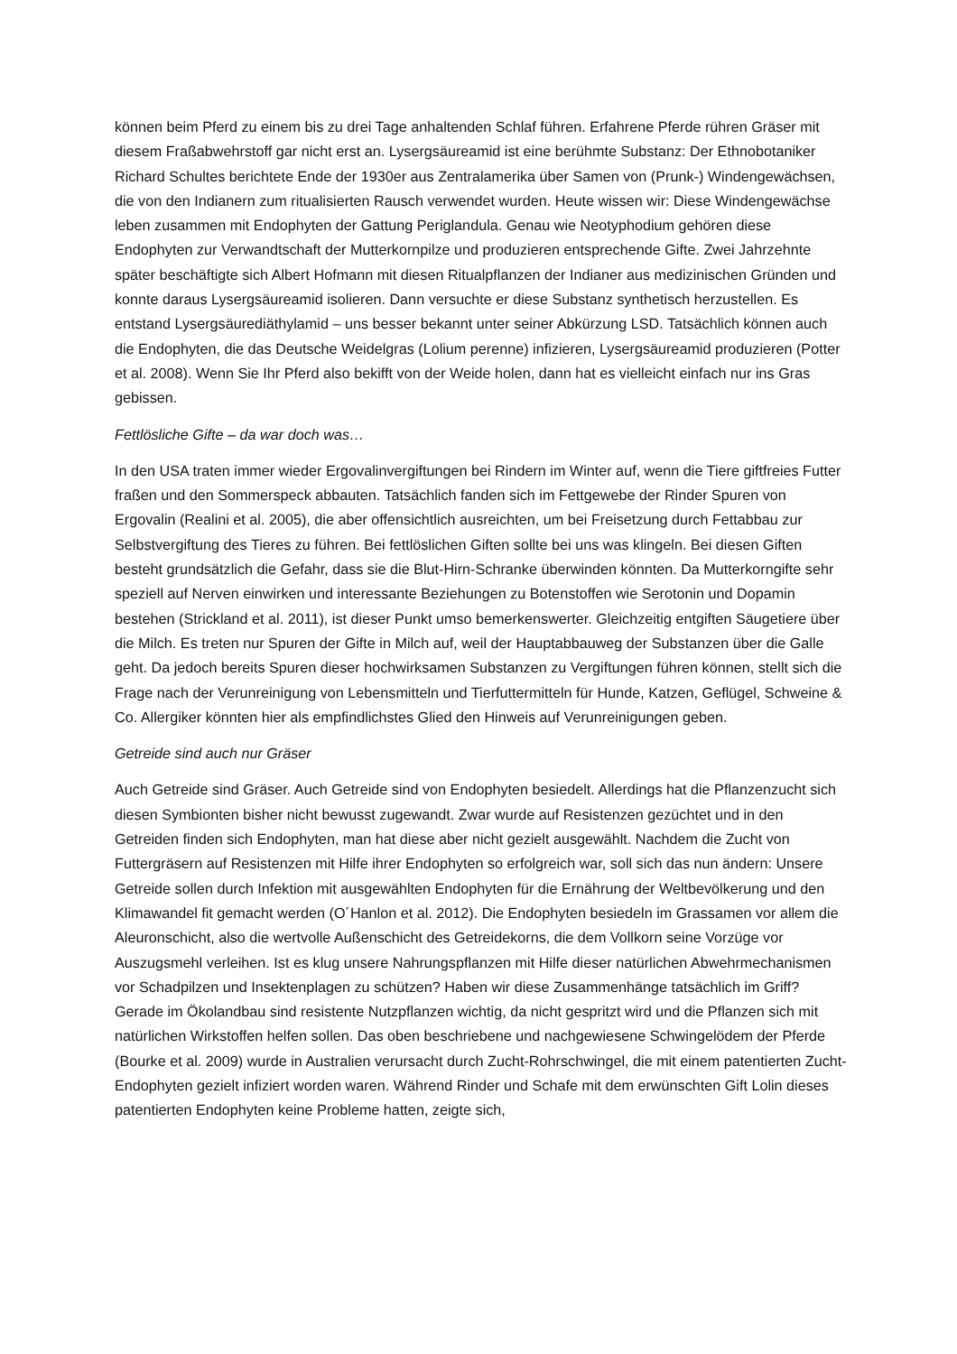können beim Pferd zu einem bis zu drei Tage anhaltenden Schlaf führen. Erfahrene Pferde rühren Gräser mit diesem Fraßabwehrstoff gar nicht erst an. Lysergsäureamid ist eine berühmte Substanz: Der Ethnobotaniker Richard Schultes berichtete Ende der 1930er aus Zentralamerika über Samen von (Prunk-) Windengewächsen, die von den Indianern zum ritualisierten Rausch verwendet wurden. Heute wissen wir: Diese Windengewächse leben zusammen mit Endophyten der Gattung Periglandula. Genau wie Neotyphodium gehören diese Endophyten zur Verwandtschaft der Mutterkornpilze und produzieren entsprechende Gifte. Zwei Jahrzehnte später beschäftigte sich Albert Hofmann mit diesen Ritualpflanzen der Indianer aus medizinischen Gründen und konnte daraus Lysergsäureamid isolieren. Dann versuchte er diese Substanz synthetisch herzustellen. Es entstand Lysergsäurediäthylamid – uns besser bekannt unter seiner Abkürzung LSD. Tatsächlich können auch die Endophyten, die das Deutsche Weidelgras (Lolium perenne) infizieren, Lysergsäureamid produzieren (Potter et al. 2008). Wenn Sie Ihr Pferd also bekifft von der Weide holen, dann hat es vielleicht einfach nur ins Gras gebissen.
Fettlösliche Gifte – da war doch was…
In den USA traten immer wieder Ergovalinvergiftungen bei Rindern im Winter auf, wenn die Tiere giftfreies Futter fraßen und den Sommerspeck abbauten. Tatsächlich fanden sich im Fettgewebe der Rinder Spuren von Ergovalin (Realini et al. 2005), die aber offensichtlich ausreichten, um bei Freisetzung durch Fettabbau zur Selbstvergiftung des Tieres zu führen. Bei fettlöslichen Giften sollte bei uns was klingeln. Bei diesen Giften besteht grundsätzlich die Gefahr, dass sie die Blut-Hirn-Schranke überwinden könnten. Da Mutterkorngifte sehr speziell auf Nerven einwirken und interessante Beziehungen zu Botenstoffen wie Serotonin und Dopamin bestehen (Strickland et al. 2011), ist dieser Punkt umso bemerkenswerter. Gleichzeitig entgiften Säugetiere über die Milch. Es treten nur Spuren der Gifte in Milch auf, weil der Hauptabbauweg der Substanzen über die Galle geht. Da jedoch bereits Spuren dieser hochwirksamen Substanzen zu Vergiftungen führen können, stellt sich die Frage nach der Verunreinigung von Lebensmitteln und Tierfuttermitteln für Hunde, Katzen, Geflügel, Schweine & Co. Allergiker könnten hier als empfindlichstes Glied den Hinweis auf Verunreinigungen geben.
Getreide sind auch nur Gräser
Auch Getreide sind Gräser. Auch Getreide sind von Endophyten besiedelt. Allerdings hat die Pflanzenzucht sich diesen Symbionten bisher nicht bewusst zugewandt. Zwar wurde auf Resistenzen gezüchtet und in den Getreiden finden sich Endophyten, man hat diese aber nicht gezielt ausgewählt. Nachdem die Zucht von Futtergräsern auf Resistenzen mit Hilfe ihrer Endophyten so erfolgreich war, soll sich das nun ändern: Unsere Getreide sollen durch Infektion mit ausgewählten Endophyten für die Ernährung der Weltbevölkerung und den Klimawandel fit gemacht werden (O´Hanlon et al. 2012). Die Endophyten besiedeln im Grassamen vor allem die Aleuronschicht, also die wertvolle Außenschicht des Getreidekorns, die dem Vollkorn seine Vorzüge vor Auszugsmehl verleihen. Ist es klug unsere Nahrungspflanzen mit Hilfe dieser natürlichen Abwehrmechanismen vor Schadpilzen und Insektenplagen zu schützen? Haben wir diese Zusammenhänge tatsächlich im Griff? Gerade im Ökolandbau sind resistente Nutzpflanzen wichtig, da nicht gespritzt wird und die Pflanzen sich mit natürlichen Wirkstoffen helfen sollen. Das oben beschriebene und nachgewiesene Schwingelödem der Pferde (Bourke et al. 2009) wurde in Australien verursacht durch Zucht-Rohrschwingel, die mit einem patentierten Zucht-Endophyten gezielt infiziert worden waren. Während Rinder und Schafe mit dem erwünschten Gift Lolin dieses patentierten Endophyten keine Probleme hatten, zeigte sich,